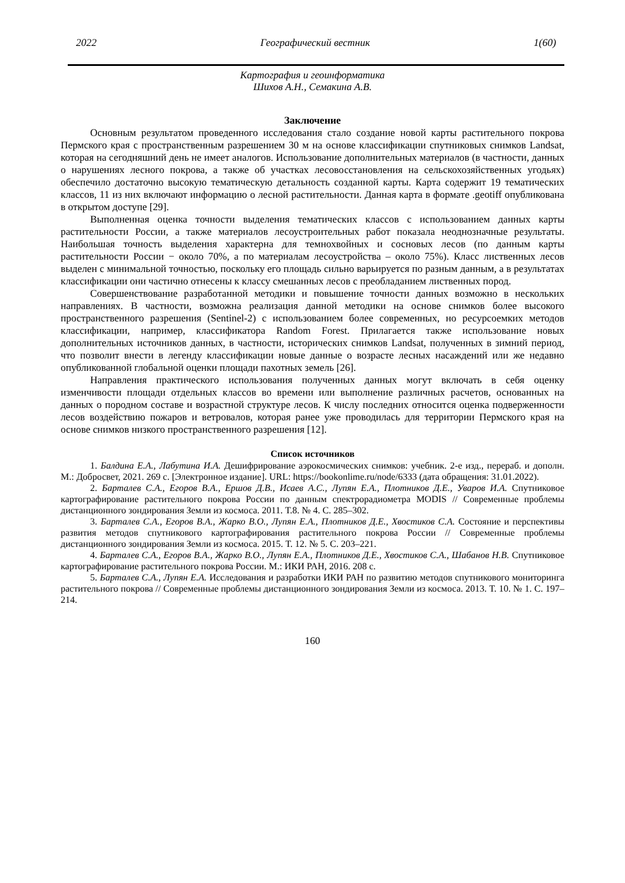2022 Географический вестник 1(60)
Картография и геоинформатика
Шихов А.Н., Семакина А.В.
Заключение
Основным результатом проведенного исследования стало создание новой карты растительного покрова Пермского края с пространственным разрешением 30 м на основе классификации спутниковых снимков Landsat, которая на сегодняшний день не имеет аналогов. Использование дополнительных материалов (в частности, данных о нарушениях лесного покрова, а также об участках лесовосстановления на сельскохозяйственных угодьях) обеспечило достаточно высокую тематическую детальность созданной карты. Карта содержит 19 тематических классов, 11 из них включают информацию о лесной растительности. Данная карта в формате .geotiff опубликована в открытом доступе [29].
Выполненная оценка точности выделения тематических классов с использованием данных карты растительности России, а также материалов лесоустроительных работ показала неоднозначные результаты. Наибольшая точность выделения характерна для темнохвойных и сосновых лесов (по данным карты растительности России − около 70%, а по материалам лесоустройства – около 75%). Класс лиственных лесов выделен с минимальной точностью, поскольку его площадь сильно варьируется по разным данным, а в результатах классификации они частично отнесены к классу смешанных лесов с преобладанием лиственных пород.
Совершенствование разработанной методики и повышение точности данных возможно в нескольких направлениях. В частности, возможна реализация данной методики на основе снимков более высокого пространственного разрешения (Sentinel-2) с использованием более современных, но ресурсоемких методов классификации, например, классификатора Random Forest. Прилагается также использование новых дополнительных источников данных, в частности, исторических снимков Landsat, полученных в зимний период, что позволит внести в легенду классификации новые данные о возрасте лесных насаждений или же недавно опубликованной глобальной оценки площади пахотных земель [26].
Направления практического использования полученных данных могут включать в себя оценку изменчивости площади отдельных классов во времени или выполнение различных расчетов, основанных на данных о породном составе и возрастной структуре лесов. К числу последних относится оценка подверженности лесов воздействию пожаров и ветровалов, которая ранее уже проводилась для территории Пермского края на основе снимков низкого пространственного разрешения [12].
Список источников
1. Балдина Е.А., Лабутина И.А. Дешифрирование аэрокосмических снимков: учебник. 2-е изд., перераб. и дополн. М.: Добросвет, 2021. 269 с. [Электронное издание]. URL: https://bookonlime.ru/node/6333 (дата обращения: 31.01.2022).
2. Барталев С.А., Егоров В.А., Ершов Д.В., Исаев А.С., Лупян Е.А., Плотников Д.Е., Уваров И.А. Спутниковое картографирование растительного покрова России по данным спектрорадиометра MODIS // Современные проблемы дистанционного зондирования Земли из космоса. 2011. Т.8. № 4. С. 285–302.
3. Барталев С.А., Егоров В.А., Жарко В.О., Лупян Е.А., Плотников Д.Е., Хвостиков С.А. Состояние и перспективы развития методов спутникового картографирования растительного покрова России // Современные проблемы дистанционного зондирования Земли из космоса. 2015. Т. 12. № 5. С. 203–221.
4. Барталев С.А., Егоров В.А., Жарко В.О., Лупян Е.А., Плотников Д.Е., Хвостиков С.А., Шабанов Н.В. Спутниковое картографирование растительного покрова России. М.: ИКИ РАН, 2016. 208 с.
5. Барталев С.А., Лупян Е.А. Исследования и разработки ИКИ РАН по развитию методов спутникового мониторинга растительного покрова // Современные проблемы дистанционного зондирования Земли из космоса. 2013. Т. 10. № 1. С. 197–214.
160